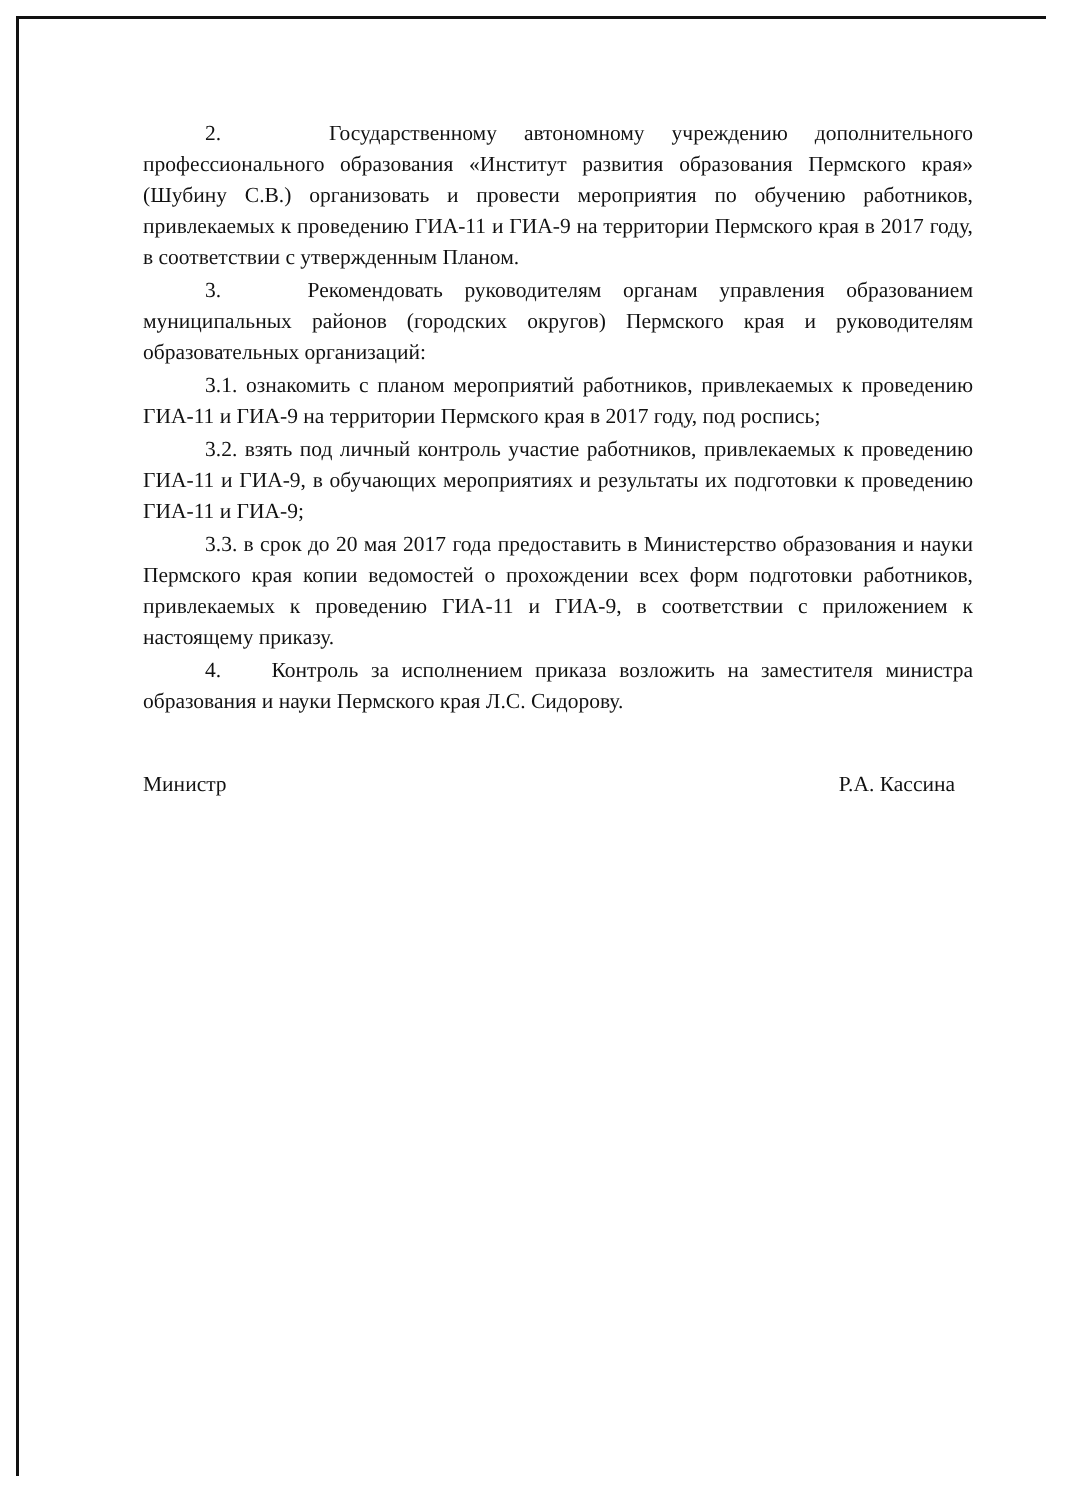2. Государственному автономному учреждению дополнительного профессионального образования «Институт развития образования Пермского края» (Шубину С.В.) организовать и провести мероприятия по обучению работников, привлекаемых к проведению ГИА-11 и ГИА-9 на территории Пермского края в 2017 году, в соответствии с утвержденным Планом.
3. Рекомендовать руководителям органам управления образованием муниципальных районов (городских округов) Пермского края и руководителям образовательных организаций:
3.1. ознакомить с планом мероприятий работников, привлекаемых к проведению ГИА-11 и ГИА-9 на территории Пермского края в 2017 году, под роспись;
3.2. взять под личный контроль участие работников, привлекаемых к проведению ГИА-11 и ГИА-9, в обучающих мероприятиях и результаты их подготовки к проведению ГИА-11 и ГИА-9;
3.3. в срок до 20 мая 2017 года предоставить в Министерство образования и науки Пермского края копии ведомостей о прохождении всех форм подготовки работников, привлекаемых к проведению ГИА-11 и ГИА-9, в соответствии с приложением к настоящему приказу.
4. Контроль за исполнением приказа возложить на заместителя министра образования и науки Пермского края Л.С. Сидорову.
Министр Р.А. Кассина